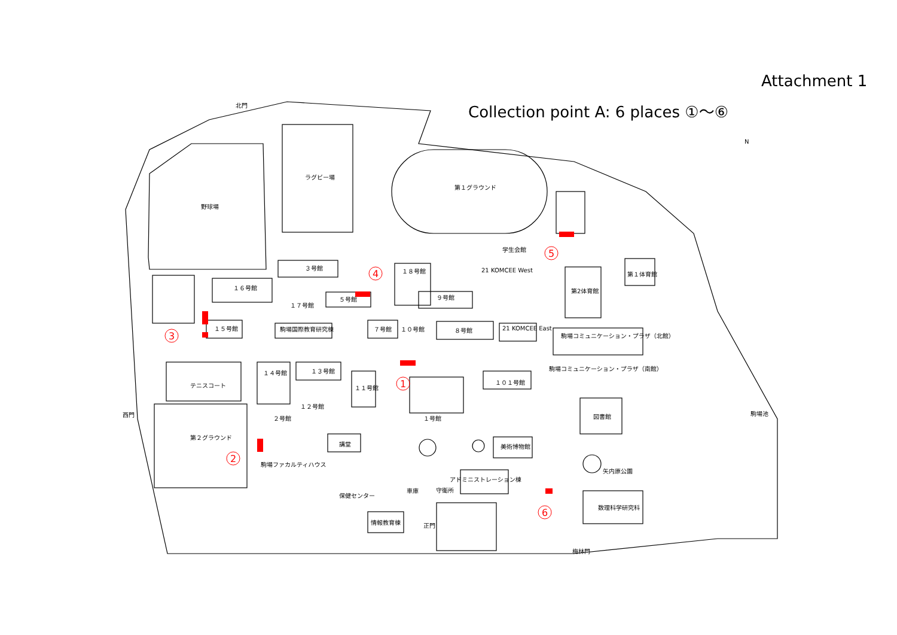Attachment 1
Collection point A: 6 places ①～⑥
5
4
3
1
2
6
北門
ラグビー場
第１グラウンド
野球場
３号館
１６号館
１８号館
５号館
９号館
１７号館
１５号館
駒場国際教育研究棟
７号館
１０号館
８号館
21 KOMCEE West
21 KOMCEE East
学生会館
第2体育館
第１体育館
駒場コミュニケーション・プラザ（北館）
駒場コミュニケーション・プラザ（南館）
テニスコート
１４号館
１３号館
１１号館
１０１号館
１２号館
２号館
１号館
図書館
西門
第２グラウンド
講堂
美術博物館
駒場ファカルティハウス
アドミニストレーション棟
矢内原公園
保健センター
守衛所
車庫
数理科学研究科
情報教育棟
正門
梅林門
駒場池
N